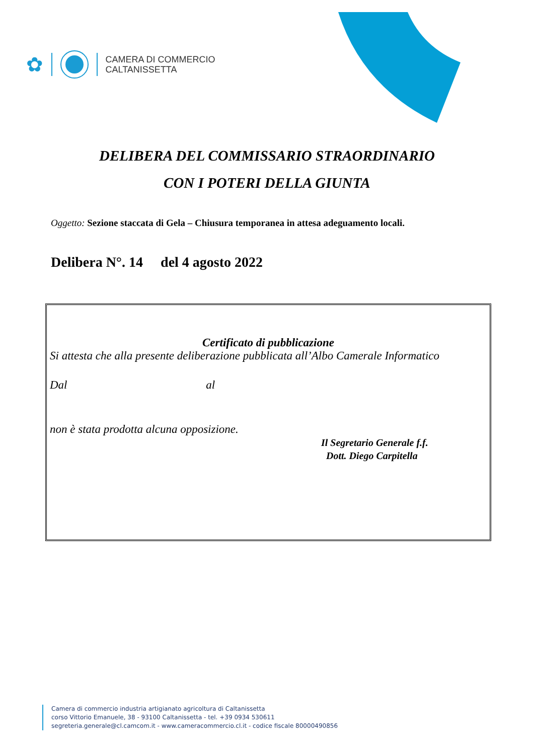✿
CAMERA DI COMMERCIO
CALTANISSETTA
DELIBERA DEL COMMISSARIO STRAORDINARIO
CON I POTERI DELLA GIUNTA
Oggetto: Sezione staccata di Gela – Chiusura temporanea in attesa adeguamento locali.
Delibera N°. 14 del 4 agosto 2022
Certificato di pubblicazione
Si attesta che alla presente deliberazione pubblicata all’Albo Camerale Informatico
Dal al
non è stata prodotta alcuna opposizione.
Il Segretario Generale f.f.
Dott. Diego Carpitella
Camera di commercio industria artigianato agricoltura di Caltanissetta
corso Vittorio Emanuele, 38 - 93100 Caltanissetta - tel. +39 0934 530611
segreteria.generale@cl.camcom.it - www.cameracommercio.cl.it - codice fiscale 80000490856